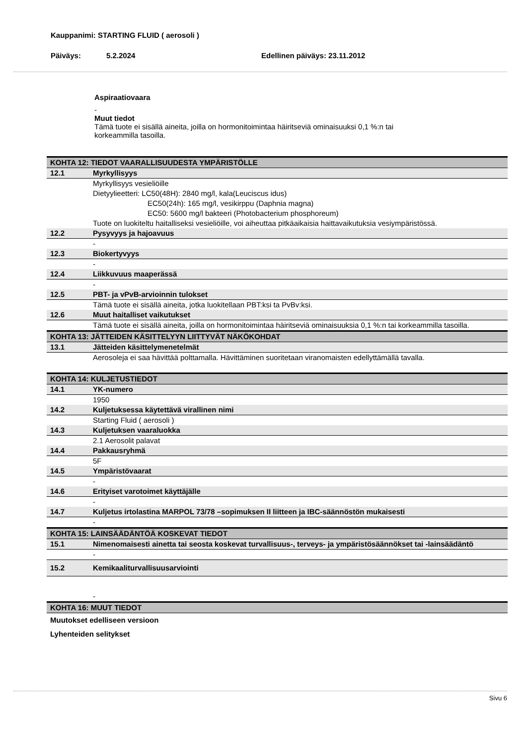Kauppanimi: STARTING FLUID ( aerosoli )
Päiväys: 5.2.2024 Edellinen päiväys: 23.11.2012
Aspiraatiovaara
-
Muut tiedot
Tämä tuote ei sisällä aineita, joilla on hormonitoimintaa häiritseviä ominaisuuksi 0,1 %:n tai
korkeammilla tasoilla.
| KOHTA 12: TIEDOT VAARALLISUUDESTA YMPÄRISTÖLLE | |
| 12.1 | Myrkyllisyys |
| | Myrkyllisyys vesieliöille Dietyylieetteri: LC50(48H): 2840 mg/l, kala(Leuciscus idus) EC50(24h): 165 mg/l, vesikirppu (Daphnia magna) EC50: 5600 mg/l bakteeri (Photobacterium phosphoreum) Tuote on luokiteltu haitalliseksi vesieliöille, voi aiheuttaa pitkäaikaisia haittavaikutuksia vesiympäristössä. |
| 12.2 | Pysyvyys ja hajoavuus |
| | - |
| 12.3 | Biokertyvyys |
| | - |
| 12.4 | Liikkuvuus maaperässä |
| | - |
| 12.5 | PBT- ja vPvB-arvioinnin tulokset |
| | Tämä tuote ei sisällä aineita, jotka luokitellaan PBT:ksi ta PvBv:ksi. |
| 12.6 | Muut haitalliset vaikutukset |
| | Tämä tuote ei sisällä aineita, joilla on hormonitoimintaa häiritseviä ominaisuuksia 0,1 %:n tai korkeammilla tasoilla. |
| KOHTA 13: JÄTTEIDEN KÄSITTELYYN LIITTYVÄT NÄKÖKOHDAT | |
| 13.1 | Jätteiden käsittelymenetelmät |
| | Aerosoleja ei saa hävittää polttamalla. Hävittäminen suoritetaan viranomaisten edellyttämällä tavalla. |
| KOHTA 14: KULJETUSTIEDOT | |
| 14.1 | YK-numero |
| | 1950 |
| 14.2 | Kuljetuksessa käytettävä virallinen nimi |
| | Starting Fluid ( aerosoli ) |
| 14.3 | Kuljetuksen vaaraluokka |
| | 2.1 Aerosolit palavat |
| 14.4 | Pakkausryhmä |
| | 5F |
| 14.5 | Ympäristövaarat |
| | - |
| 14.6 | Erityiset varotoimet käyttäjälle |
| | - |
| 14.7 | Kuljetus irtolastina MARPOL 73/78 –sopimuksen II liitteen ja IBC-säännöstön mukaisesti |
| | - |
| KOHTA 15: LAINSÄÄDÄNTÖÄ KOSKEVAT TIEDOT | |
| 15.1 | Nimenomaisesti ainetta tai seosta koskevat turvallisuus-, terveys- ja ympäristösäännökset tai -lainsäädäntö |
| | - |
| 15.2 | Kemikaaliturvallisuusarviointi |
| | - |
| KOHTA 16: MUUT TIEDOT | |
| Muutokset edelliseen versioon | |
| Lyhenteiden selitykset | |
Sivu 6